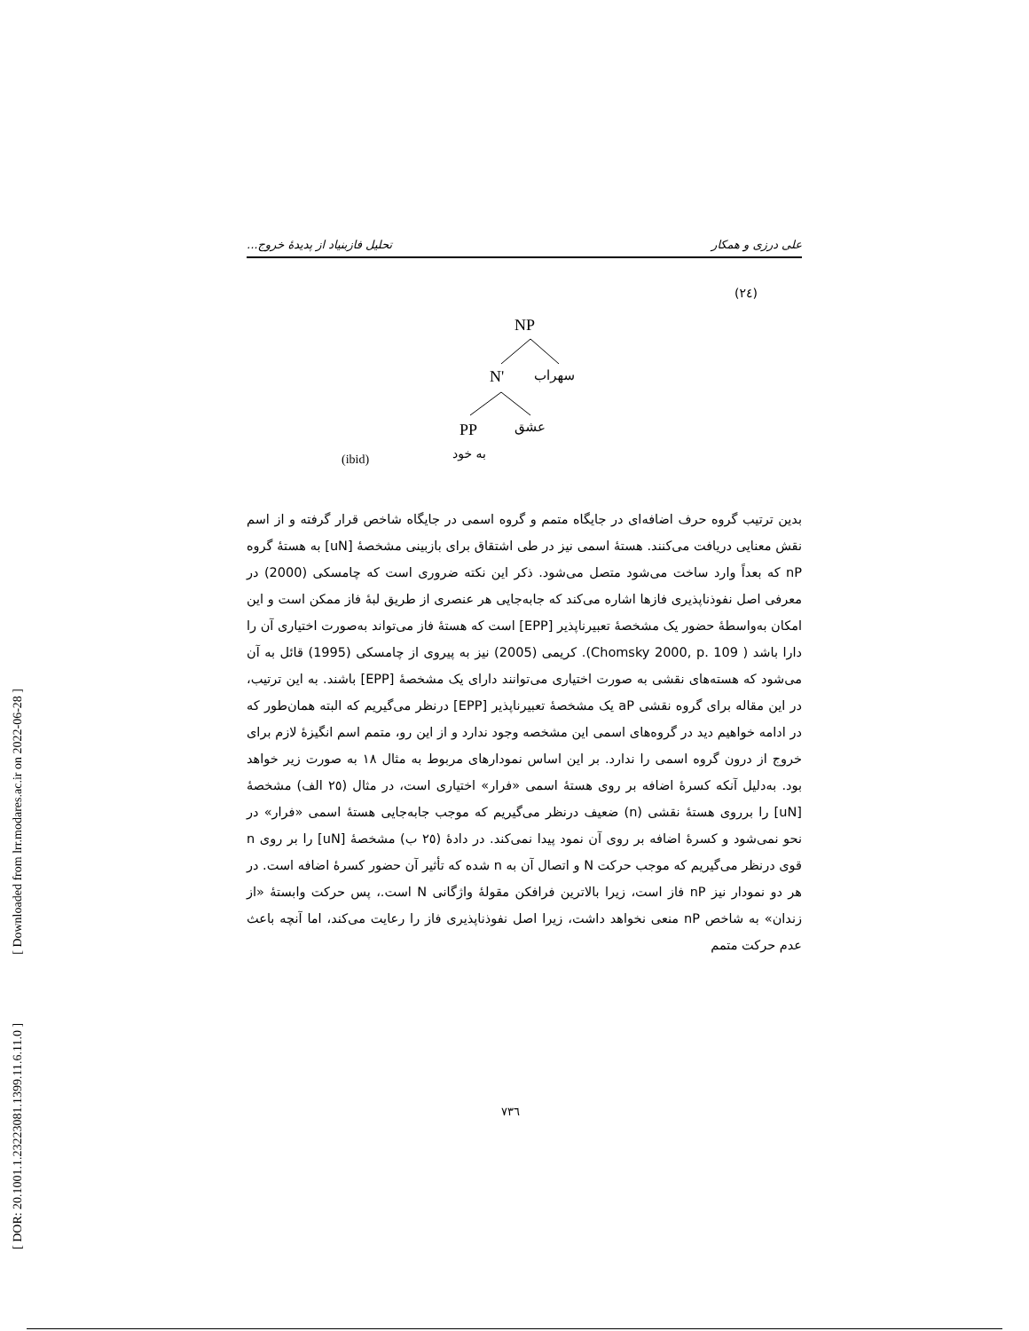علی درزی و همکار تحلیل فازبنیاد از پدیدهٔ خروج...
(٢٤)
NP
N'
سهراب
PP
عشق
به خود
(ibid)
بدین ترتیب گروه حرف اضافه‌ای در جایگاه متمم و گروه اسمی در جایگاه شاخص قرار گرفته و از اسم نقش معنایی دریافت می‌کنند. هستهٔ اسمی نیز در طی اشتقاق برای بازبینی مشخصهٔ [uN] به هستهٔ گروه nP که بعداً وارد ساخت می‌شود متصل می‌شود. ذکر این نکته ضروری است که چامسکی (2000) در معرفی اصل نفوذناپذیری فازها اشاره می‌کند که جابه‌جایی هر عنصری از طریق لبهٔ فاز ممکن است و این امکان به‌واسطهٔ حضور یک مشخصهٔ تعبیرناپذیر [EPP] است که هستهٔ فاز می‌تواند به‌صورت اختیاری آن را دارا باشد ( Chomsky 2000, p. 109). کریمی (2005) نیز به پیروی از چامسکی (1995) قائل به آن می‌شود که هسته‌های نقشی به صورت اختیاری می‌توانند دارای یک مشخصهٔ [EPP] باشند. به این ترتیب، در این مقاله برای گروه نقشی aP یک مشخصهٔ تعبیرناپذیر [EPP] درنظر می‌گیریم که البته همان‌طور که در ادامه خواهیم دید در گروه‌های اسمی این مشخصه وجود ندارد و از این رو، متمم اسم انگیزهٔ لازم برای خروج از درون گروه اسمی را ندارد. بر این اساس نمودارهای مربوط به مثال ١٨ به صورت زیر خواهد بود. به‌دلیل آنکه کسرهٔ اضافه بر روی هستهٔ اسمی «فرار» اختیاری است، در مثال (٢٥ الف) مشخصهٔ [uN] را برروی هستهٔ نقشی (n) ضعیف درنظر می‌گیریم که موجب جابه‌جایی هستهٔ اسمی «فرار» در نحو نمی‌شود و کسرهٔ اضافه بر روی آن نمود پیدا نمی‌کند. در دادهٔ (٢٥ ب) مشخصهٔ [uN] را بر روی n قوی درنظر می‌گیریم که موجب حرکت N و اتصال آن به n شده که تأثیر آن حضور کسرهٔ اضافه است. در هر دو نمودار نیز nP فاز است، زیرا بالاترین فرافکن مقولهٔ واژگانی N است.، پس حرکت وابستهٔ «از زندان» به شاخص nP منعی نخواهد داشت، زیرا اصل نفوذناپذیری فاز را رعایت می‌کند، اما آنچه باعث عدم حرکت متمم
٧٣٦
[ DOR: 20.1001.1.23223081.1399.11.6.11.0 ] [ Downloaded from lrr.modares.ac.ir on 2022-06-28 ]